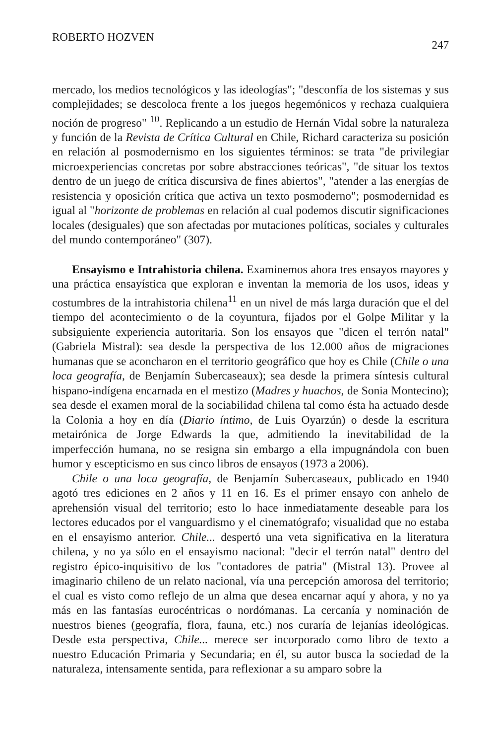ROBERTO HOZVEN 247
mercado, los medios tecnológicos y las ideologías"; "desconfía de los sistemas y sus complejidades; se descoloca frente a los juegos hegemónicos y rechaza cualquiera noción de progreso" <sup>10</sup>. Replicando a un estudio de Hernán Vidal sobre la naturaleza y función de la Revista de Crítica Cultural en Chile, Richard caracteriza su posición en relación al posmodernismo en los siguientes términos: se trata "de privilegiar microexperiencias concretas por sobre abstracciones teóricas", "de situar los textos dentro de un juego de crítica discursiva de fines abiertos", "atender a las energías de resistencia y oposición crítica que activa un texto posmoderno"; posmodernidad es igual al "horizonte de problemas en relación al cual podemos discutir significaciones locales (desiguales) que son afectadas por mutaciones políticas, sociales y culturales del mundo contemporáneo" (307).
Ensayismo e Intrahistoria chilena. Examinemos ahora tres ensayos mayores y una práctica ensayística que exploran e inventan la memoria de los usos, ideas y costumbres de la intrahistoria chilena<sup>11</sup> en un nivel de más larga duración que el del tiempo del acontecimiento o de la coyuntura, fijados por el Golpe Militar y la subsiguiente experiencia autoritaria. Son los ensayos que "dicen el terrón natal" (Gabriela Mistral): sea desde la perspectiva de los 12.000 años de migraciones humanas que se aconcharon en el territorio geográfico que hoy es Chile (Chile o una loca geografía, de Benjamín Subercaseaux); sea desde la primera síntesis cultural hispano-indígena encarnada en el mestizo (Madres y huachos, de Sonia Montecino); sea desde el examen moral de la sociabilidad chilena tal como ésta ha actuado desde la Colonia a hoy en día (Diario íntimo, de Luis Oyarzún) o desde la escritura metairónica de Jorge Edwards la que, admitiendo la inevitabilidad de la imperfección humana, no se resigna sin embargo a ella impugnándola con buen humor y escepticismo en sus cinco libros de ensayos (1973 a 2006).
Chile o una loca geografía, de Benjamín Subercaseaux, publicado en 1940 agotó tres ediciones en 2 años y 11 en 16. Es el primer ensayo con anhelo de aprehensión visual del territorio; esto lo hace inmediatamente deseable para los lectores educados por el vanguardismo y el cinematógrafo; visualidad que no estaba en el ensayismo anterior. Chile... despertó una veta significativa en la literatura chilena, y no ya sólo en el ensayismo nacional: "decir el terrón natal" dentro del registro épico-inquisitivo de los "contadores de patria" (Mistral 13). Provee al imaginario chileno de un relato nacional, vía una percepción amorosa del territorio; el cual es visto como reflejo de un alma que desea encarnar aquí y ahora, y no ya más en las fantasías eurocéntricas o nordómanas. La cercanía y nominación de nuestros bienes (geografía, flora, fauna, etc.) nos curaría de lejanías ideológicas. Desde esta perspectiva, Chile... merece ser incorporado como libro de texto a nuestro Educación Primaria y Secundaria; en él, su autor busca la sociedad de la naturaleza, intensamente sentida, para reflexionar a su amparo sobre la